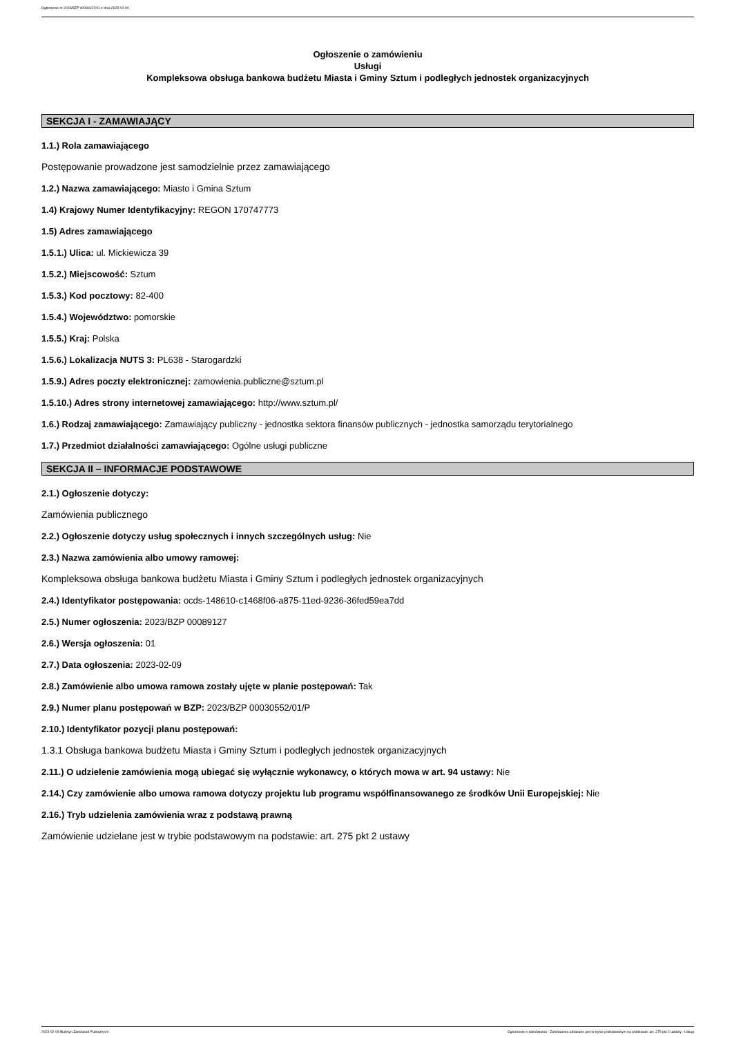Ogłoszenie nr 2023/BZP 00089127/01 z dnia 2023-02-09
Ogłoszenie o zamówieniu
Usługi
Kompleksowa obsługa bankowa budżetu Miasta i Gminy Sztum i podległych jednostek organizacyjnych
SEKCJA I - ZAMAWIAJĄCY
1.1.) Rola zamawiającego
Postępowanie prowadzone jest samodzielnie przez zamawiającego
1.2.) Nazwa zamawiającego: Miasto i Gmina Sztum
1.4) Krajowy Numer Identyfikacyjny: REGON 170747773
1.5) Adres zamawiającego
1.5.1.) Ulica: ul. Mickiewicza 39
1.5.2.) Miejscowość: Sztum
1.5.3.) Kod pocztowy: 82-400
1.5.4.) Województwo: pomorskie
1.5.5.) Kraj: Polska
1.5.6.) Lokalizacja NUTS 3: PL638 - Starogardzki
1.5.9.) Adres poczty elektronicznej: zamowienia.publiczne@sztum.pl
1.5.10.) Adres strony internetowej zamawiającego: http://www.sztum.pl/
1.6.) Rodzaj zamawiającego: Zamawiający publiczny - jednostka sektora finansów publicznych - jednostka samorządu terytorialnego
1.7.) Przedmiot działalności zamawiającego: Ogólne usługi publiczne
SEKCJA II – INFORMACJE PODSTAWOWE
2.1.) Ogłoszenie dotyczy:
Zamówienia publicznego
2.2.) Ogłoszenie dotyczy usług społecznych i innych szczególnych usług: Nie
2.3.) Nazwa zamówienia albo umowy ramowej:
Kompleksowa obsługa bankowa budżetu Miasta i Gminy Sztum i podległych jednostek organizacyjnych
2.4.) Identyfikator postępowania: ocds-148610-c1468f06-a875-11ed-9236-36fed59ea7dd
2.5.) Numer ogłoszenia: 2023/BZP 00089127
2.6.) Wersja ogłoszenia: 01
2.7.) Data ogłoszenia: 2023-02-09
2.8.) Zamówienie albo umowa ramowa zostały ujęte w planie postępowań: Tak
2.9.) Numer planu postępowań w BZP: 2023/BZP 00030552/01/P
2.10.) Identyfikator pozycji planu postępowań:
1.3.1 Obsługa bankowa budżetu Miasta i Gminy Sztum i podległych jednostek organizacyjnych
2.11.) O udzielenie zamówienia mogą ubiegać się wyłącznie wykonawcy, o których mowa w art. 94 ustawy: Nie
2.14.) Czy zamówienie albo umowa ramowa dotyczy projektu lub programu współfinansowanego ze środków Unii Europejskiej: Nie
2.16.) Tryb udzielenia zamówienia wraz z podstawą prawną
Zamówienie udzielane jest w trybie podstawowym na podstawie: art. 275 pkt 2 ustawy
2023-02-09 Biuletyn Zamówień Publicznych Ogłoszenie o zamówieniu - Zamówienie udzielane jest w trybie podstawowym na podstawie: art. 275 pkt 2 ustawy - Usługi